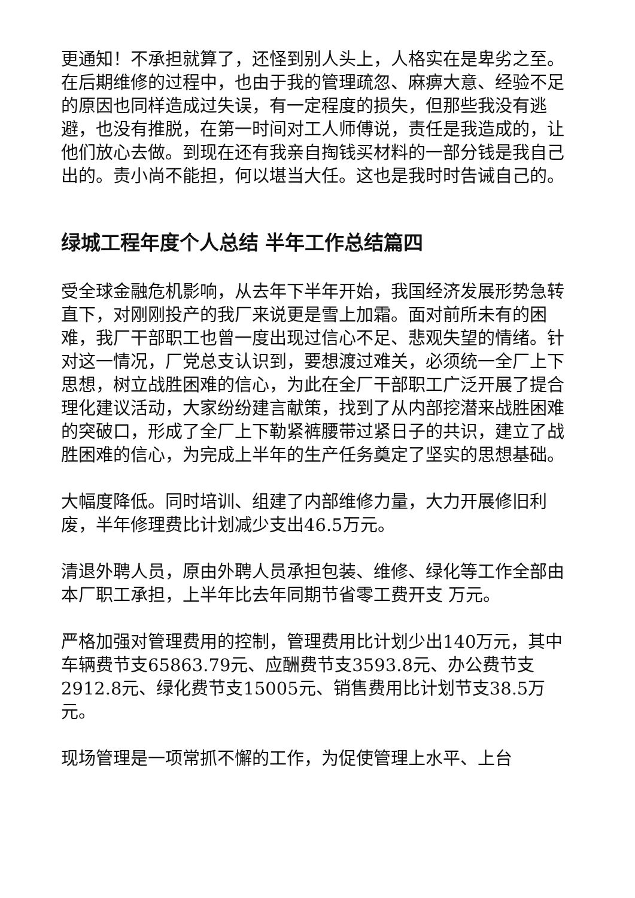更通知！不承担就算了，还怪到别人头上，人格实在是卑劣之至。在后期维修的过程中，也由于我的管理疏忽、麻痹大意、经验不足的原因也同样造成过失误，有一定程度的损失，但那些我没有逃避，也没有推脱，在第一时间对工人师傅说，责任是我造成的，让他们放心去做。到现在还有我亲自掏钱买材料的一部分钱是我自己出的。责小尚不能担，何以堪当大任。这也是我时时告诫自己的。
绿城工程年度个人总结 半年工作总结篇四
受全球金融危机影响，从去年下半年开始，我国经济发展形势急转直下，对刚刚投产的我厂来说更是雪上加霜。面对前所未有的困难，我厂干部职工也曾一度出现过信心不足、悲观失望的情绪。针对这一情况，厂党总支认识到，要想渡过难关，必须统一全厂上下思想，树立战胜困难的信心，为此在全厂干部职工广泛开展了提合理化建议活动，大家纷纷建言献策，找到了从内部挖潜来战胜困难的突破口，形成了全厂上下勒紧裤腰带过紧日子的共识，建立了战胜困难的信心，为完成上半年的生产任务奠定了坚实的思想基础。
大幅度降低。同时培训、组建了内部维修力量，大力开展修旧利废，半年修理费比计划减少支出46.5万元。
清退外聘人员，原由外聘人员承担包装、维修、绿化等工作全部由本厂职工承担，上半年比去年同期节省零工费开支 万元。
严格加强对管理费用的控制，管理费用比计划少出140万元，其中车辆费节支65863.79元、应酬费节支3593.8元、办公费节支2912.8元、绿化费节支15005元、销售费用比计划节支38.5万元。
现场管理是一项常抓不懈的工作，为促使管理上水平、上台